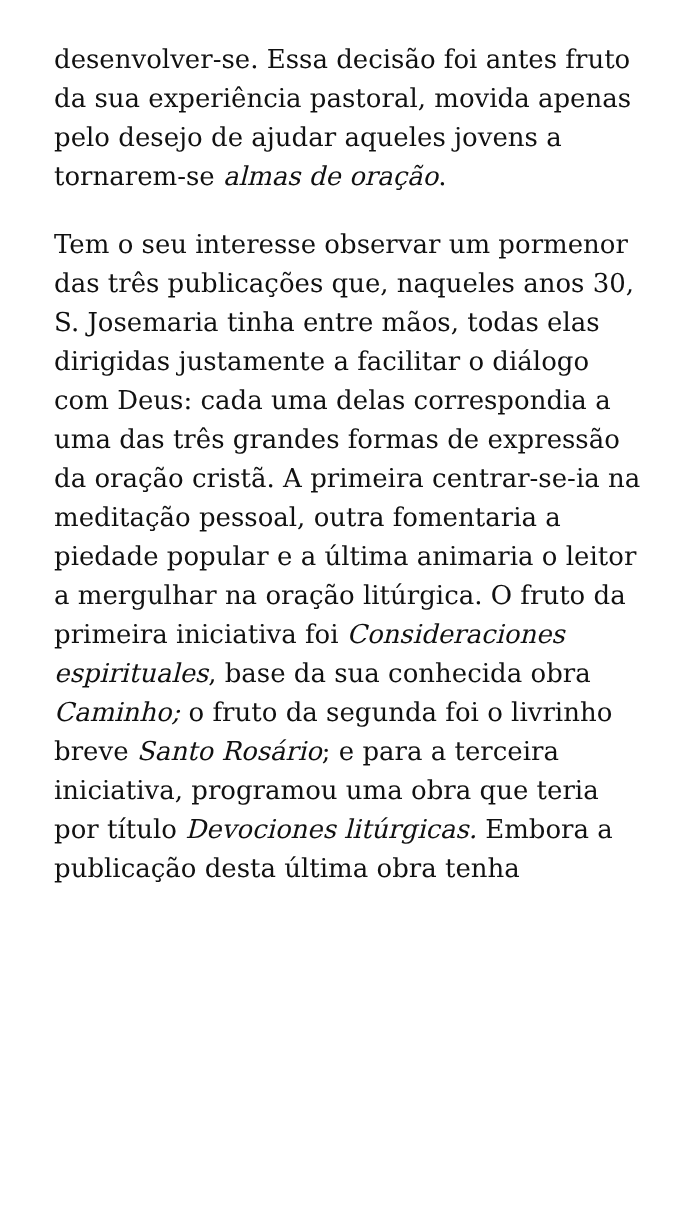desenvolver-se. Essa decisão foi antes fruto da sua experiência pastoral, movida apenas pelo desejo de ajudar aqueles jovens a tornarem-se almas de oração.
Tem o seu interesse observar um pormenor das três publicações que, naqueles anos 30, S. Josemaria tinha entre mãos, todas elas dirigidas justamente a facilitar o diálogo com Deus: cada uma delas correspondia a uma das três grandes formas de expressão da oração cristã. A primeira centrar-se-ia na meditação pessoal, outra fomentaria a piedade popular e a última animaria o leitor a mergulhar na oração litúrgica. O fruto da primeira iniciativa foi Consideraciones espirituales, base da sua conhecida obra Caminho; o fruto da segunda foi o livrinho breve Santo Rosário; e para a terceira iniciativa, programou uma obra que teria por título Devociones litúrgicas. Embora a publicação desta última obra tenha